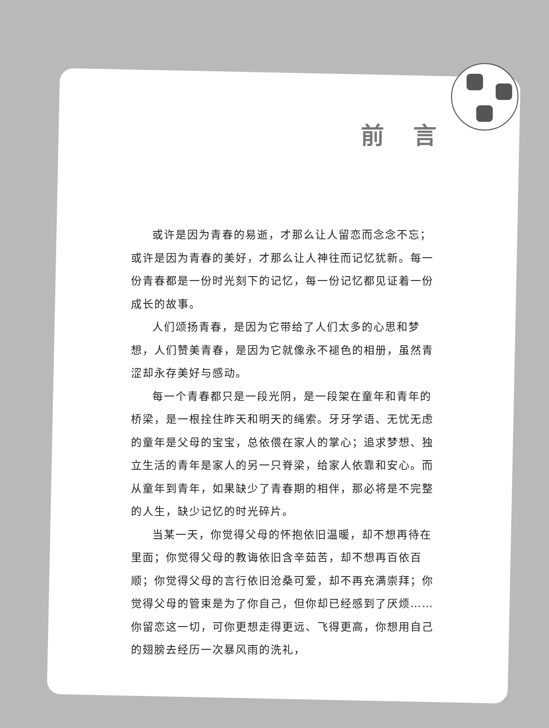前言
或许是因为青春的易逝，才那么让人留恋而念念不忘；或许是因为青春的美好，才那么让人神往而记忆犹新。每一份青春都是一份时光刻下的记忆，每一份记忆都见证着一份成长的故事。
人们颂扬青春，是因为它带给了人们太多的心思和梦想，人们赞美青春，是因为它就像永不褪色的相册，虽然青涩却永存美好与感动。
每一个青春都只是一段光阴，是一段架在童年和青年的桥梁，是一根拴住昨天和明天的绳索。牙牙学语、无忧无虑的童年是父母的宝宝，总依偎在家人的掌心；追求梦想、独立生活的青年是家人的另一只脊梁，给家人依靠和安心。而从童年到青年，如果缺少了青春期的相伴，那必将是不完整的人生，缺少记忆的时光碎片。
当某一天，你觉得父母的怀抱依旧温暖，却不想再待在里面；你觉得父母的教诲依旧含辛茹苦，却不想再百依百顺；你觉得父母的言行依旧沧桑可爱，却不再充满崇拜；你觉得父母的管束是为了你自己，但你却已经感到了厌烦……你留恋这一切，可你更想走得更远、飞得更高，你想用自己的翅膀去经历一次暴风雨的洗礼，